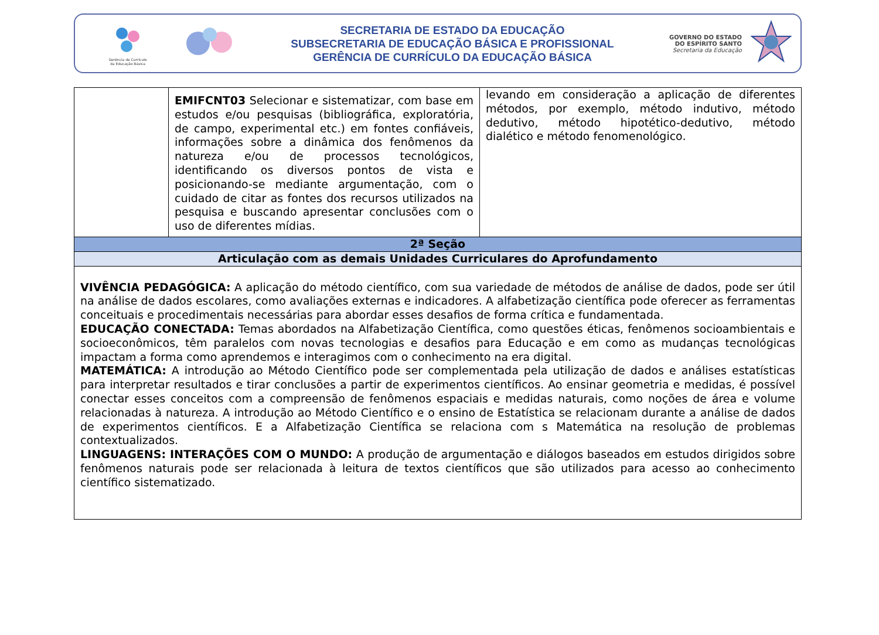Gerência de Currículo
da Educação Básica
SECRETARIA DE ESTADO DA EDUCAÇÃO
SUBSECRETARIA DE EDUCAÇÃO BÁSICA E PROFISSIONAL
GERÊNCIA DE CURRÍCULO DA EDUCAÇÃO BÁSICA
GOVERNO DO ESTADO
DO ESPÍRITO SANTO
Secretaria da Educação
| | EMIFCNT03 Selecionar e sistematizar, com base em estudos e/ou pesquisas (bibliográfica, exploratória, de campo, experimental etc.) em fontes confiáveis, informações sobre a dinâmica dos fenômenos da natureza e/ou de processos tecnológicos, identificando os diversos pontos de vista e posicionando-se mediante argumentação, com o cuidado de citar as fontes dos recursos utilizados na pesquisa e buscando apresentar conclusões com o uso de diferentes mídias. | levando em consideração a aplicação de diferentes métodos, por exemplo, método indutivo, método dedutivo, método hipotético-dedutivo, método dialético e método fenomenológico. |
| 2ª Seção | | |
| Articulação com as demais Unidades Curriculares do Aprofundamento | | |
| VIVÊNCIA PEDAGÓGICA: A aplicação do método científico, com sua variedade de métodos de análise de dados, pode ser útil na análise de dados escolares, como avaliações externas e indicadores. A alfabetização científica pode oferecer as ferramentas conceituais e procedimentais necessárias para abordar esses desafios de forma crítica e fundamentada. EDUCAÇÃO CONECTADA: Temas abordados na Alfabetização Científica, como questões éticas, fenômenos socioambientais e socioeconômicos, têm paralelos com novas tecnologias e desafios para Educação e em como as mudanças tecnológicas impactam a forma como aprendemos e interagimos com o conhecimento na era digital. MATEMÁTICA: A introdução ao Método Científico pode ser complementada pela utilização de dados e análises estatísticas para interpretar resultados e tirar conclusões a partir de experimentos científicos. Ao ensinar geometria e medidas, é possível conectar esses conceitos com a compreensão de fenômenos espaciais e medidas naturais, como noções de área e volume relacionadas à natureza. A introdução ao Método Científico e o ensino de Estatística se relacionam durante a análise de dados de experimentos científicos. E a Alfabetização Científica se relaciona com s Matemática na resolução de problemas contextualizados. LINGUAGENS: INTERAÇÕES COM O MUNDO: A produção de argumentação e diálogos baseados em estudos dirigidos sobre fenômenos naturais pode ser relacionada à leitura de textos científicos que são utilizados para acesso ao conhecimento científico sistematizado. | | |